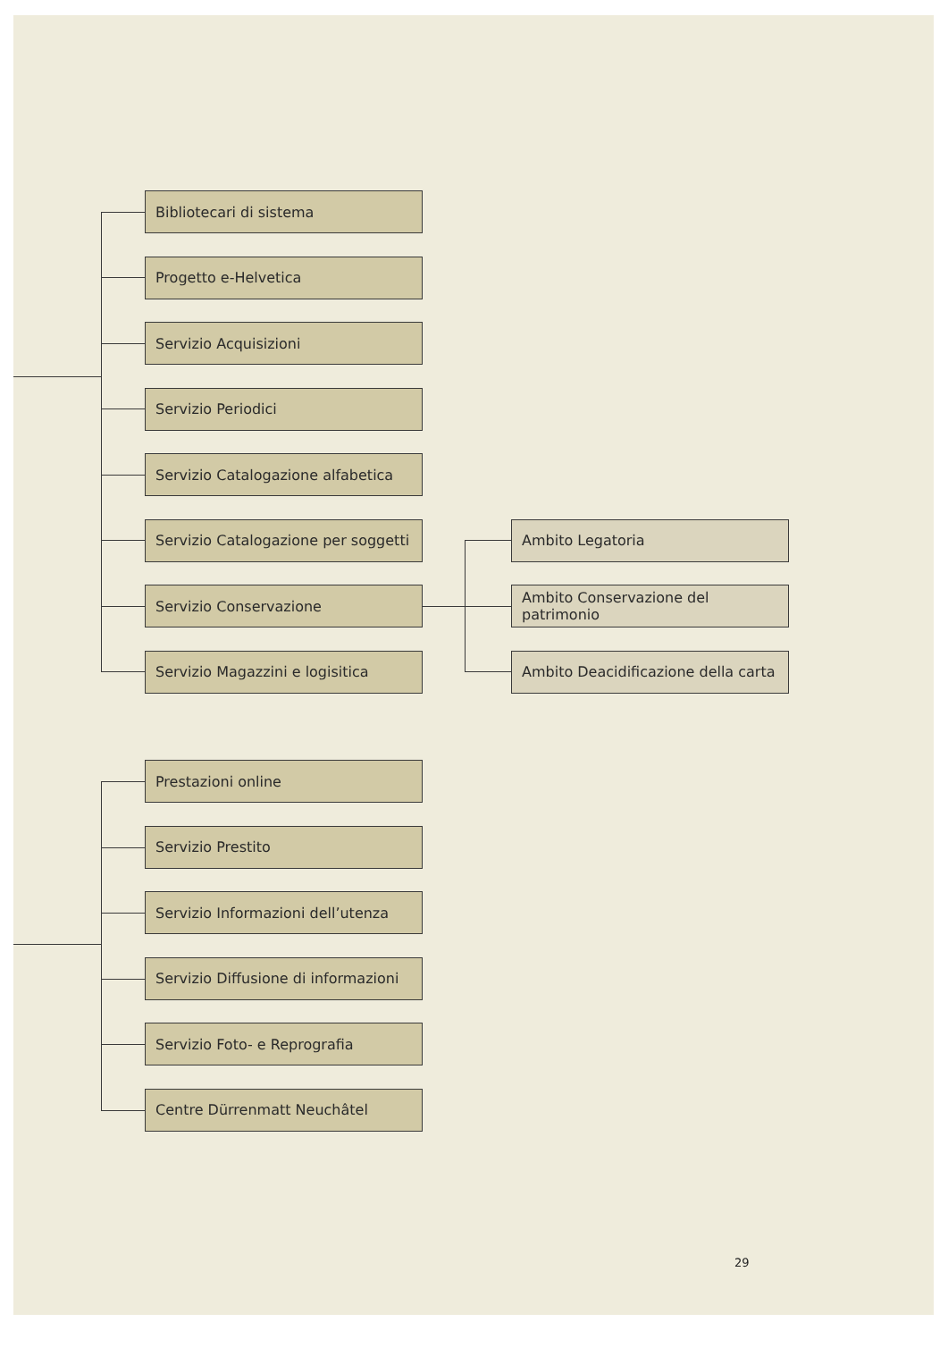Bibliotecari di sistema
Progetto e-Helvetica
Servizio Acquisizioni
Servizio Periodici
Servizio Catalogazione alfabetica
Servizio Catalogazione per soggetti
Ambito Legatoria
Servizio Conservazione Ambito Conservazione del patrimonio
Servizio Magazzini e logisitica Ambito Deacidificazione della carta
Prestazioni online
Servizio Prestito
Servizio Informazioni dell’utenza
Servizio Diffusione di informazioni
Servizio Foto- e Reprografia
Centre Dürrenmatt Neuchâtel
29